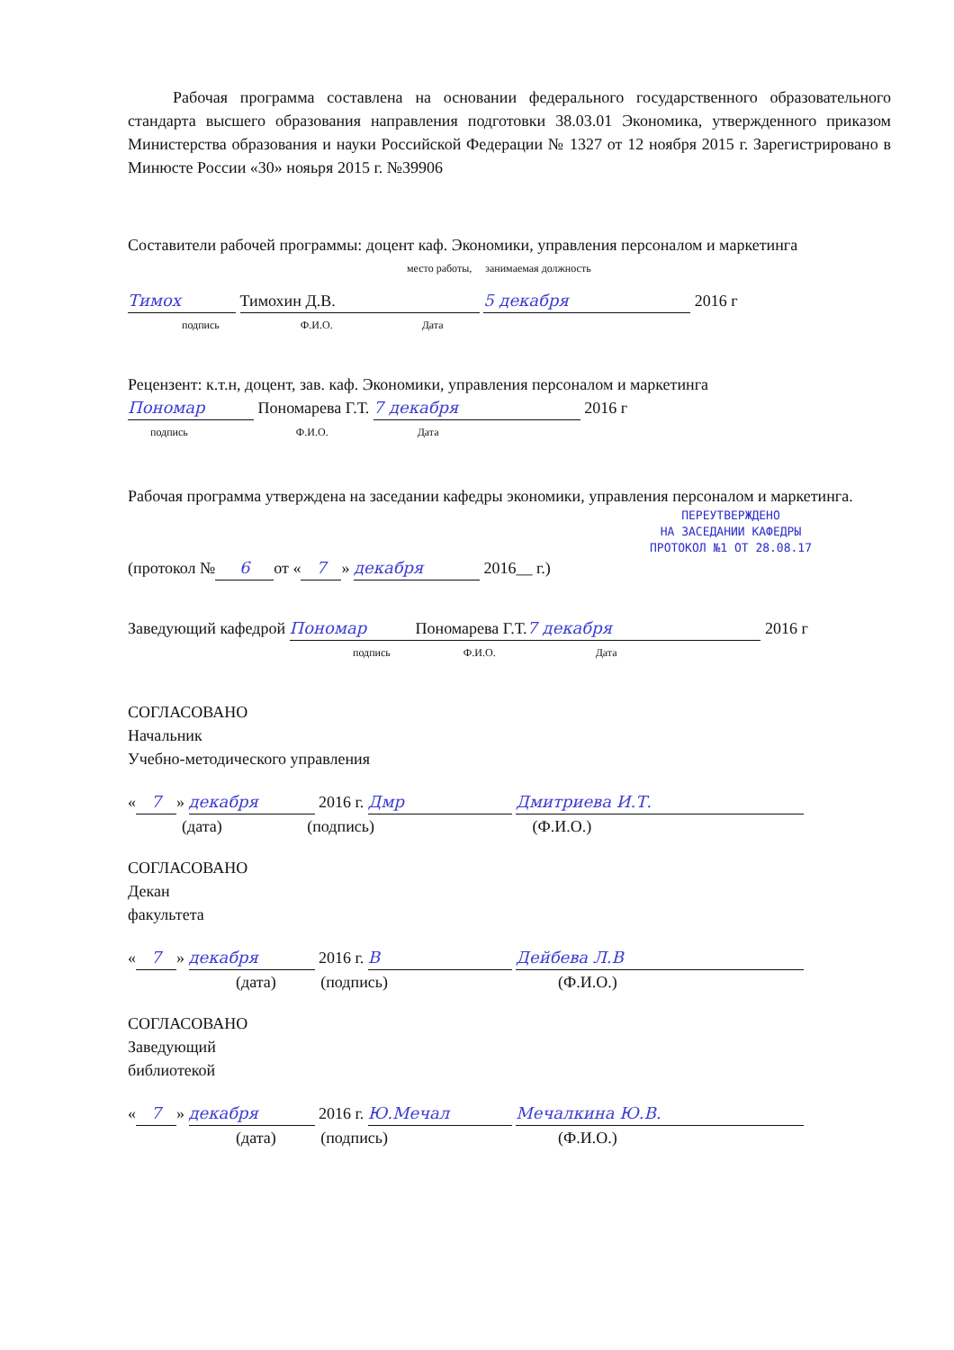Рабочая программа составлена на основании федерального государственного образовательного стандарта высшего образования направления подготовки 38.03.01 Экономика, утвержденного приказом Министерства образования и науки Российской Федерации № 1327 от 12 ноября 2015 г. Зарегистрировано в Минюсте России «30» нояьря 2015 г. №39906
Составители рабочей программы: доцент каф. Экономики, управления персоналом и маркетинга
место работы, занимаемая должность
Тимох Тимохин Д.В. 5 декабря 2016 г
подпись Ф.И.О. Дата
Рецензент: к.т.н, доцент, зав. каф. Экономики, управления персоналом и маркетинга
Пономар Пономарева Г.Т. 7 декабря 2016 г
подпись Ф.И.О. Дата
Рабочая программа утверждена на заседании кафедры экономики, управления персоналом и маркетинга.
ПЕРЕУТВЕРЖДЕНО
НА ЗАСЕДАНИИ КАФЕДРЫ
ПРОТОКОЛ №1 ОТ 28.08.17
(протокол № 6 от « 7 » декабря 2016__ г.)
Заведующий кафедрой Пономар Пономарева Г.Т. 7 декабря 2016 г
подпись Ф.И.О. Дата
СОГЛАСОВАНО
Начальник
Учебно-методического управления
« 7 » декабря 2016 г. Дмр Дмитриева И.Т.
(дата) (подпись) (Ф.И.О.)
СОГЛАСОВАНО
Декан
факультета
« 7 » декабря 2016 г. B Дейбева Л.В
(дата) (подпись) (Ф.И.О.)
СОГЛАСОВАНО
Заведующий
библиотекой
« 7 » декабря 2016 г. Ю.Мечал Мечалкина Ю.В.
(дата) (подпись) (Ф.И.О.)